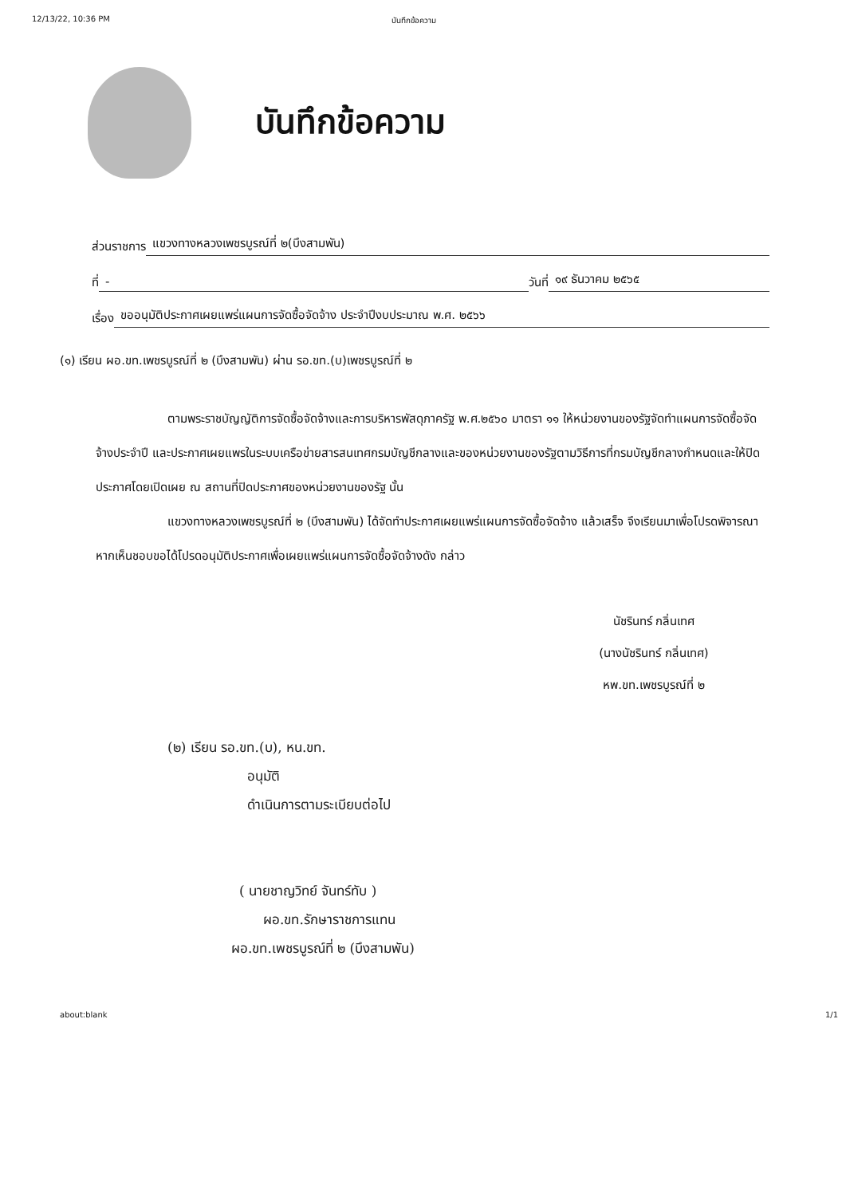12/13/22, 10:36 PM บันทึกข้อความ
บันทึกข้อความ
ส่วนราชการ แขวงทางหลวงเพชรบูรณ์ที่ ๒(บึงสามพัน)
ที่ - วันที่ ๑๙ ธันวาคม ๒๕๖๕
เรื่อง ขออนุมัติประกาศเผยแพร่แผนการจัดซื้อจัดจ้าง ประจำปีงบประมาณ พ.ศ. ๒๕๖๖
(๑) เรียน ผอ.ขท.เพชรบูรณ์ที่ ๒ (บึงสามพัน) ผ่าน รอ.ขท.(บ)เพชรบูรณ์ที่ ๒
ตามพระราชบัญญัติการจัดซื้อจัดจ้างและการบริหารพัสดุภาครัฐ พ.ศ.๒๕๖๐ มาตรา ๑๑ ให้หน่วยงานของรัฐจัดทำแผนการจัดซื้อจัดจ้างประจำปี และประกาศเผยแพรในระบบเครือข่ายสารสนเทศกรมบัญชีกลางและของหน่วยงานของรัฐตามวิธีการที่กรมบัญชีกลางกำหนดและให้ปิดประกาศโดยเปิดเผย ณ สถานที่ปิดประกาศของหน่วยงานของรัฐ นั้น
แขวงทางหลวงเพชรบูรณ์ที่ ๒ (บึงสามพัน) ได้จัดทำประกาศเผยแพร่แผนการจัดซื้อจัดจ้าง แล้วเสร็จ จึงเรียนมาเพื่อโปรดพิจารณา หากเห็นชอบขอได้โปรดอนุมัติประกาศเพื่อเผยแพร่แผนการจัดซื้อจัดจ้างดัง กล่าว
นัชรินทร์ กลิ่นเทศ
(นางนัชรินทร์ กลิ่นเทศ)
หพ.ขท.เพชรบูรณ์ที่ ๒
(๒) เรียน รอ.ขท.(บ), หน.ขท.
อนุมัติ
ดำเนินการตามระเบียบต่อไป
( นายชาญวิทย์ จันทร์ทับ )
ผอ.ขท.รักษาราชการแทน
ผอ.ขท.เพชรบูรณ์ที่ ๒ (บึงสามพัน)
about:blank 1/1